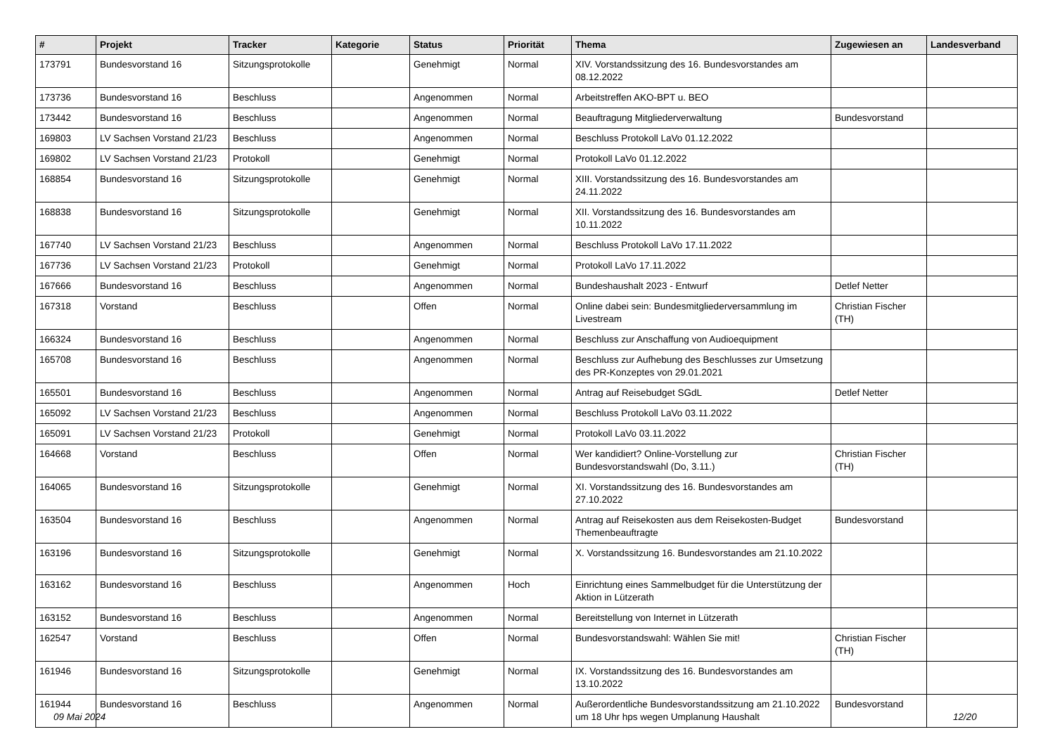| # | Projekt | Tracker | Kategorie | Status | Priorität | Thema | Zugewiesen an | Landesverband |
| --- | --- | --- | --- | --- | --- | --- | --- | --- |
| 173791 | Bundesvorstand 16 | Sitzungsprotokolle | | Genehmigt | Normal | XIV. Vorstandssitzung des 16. Bundesvorstandes am 08.12.2022 | | |
| 173736 | Bundesvorstand 16 | Beschluss | | Angenommen | Normal | Arbeitstreffen AKO-BPT u. BEO | | |
| 173442 | Bundesvorstand 16 | Beschluss | | Angenommen | Normal | Beauftragung Mitgliederverwaltung | Bundesvorstand | |
| 169803 | LV Sachsen Vorstand 21/23 | Beschluss | | Angenommen | Normal | Beschluss Protokoll LaVo 01.12.2022 | | |
| 169802 | LV Sachsen Vorstand 21/23 | Protokoll | | Genehmigt | Normal | Protokoll LaVo 01.12.2022 | | |
| 168854 | Bundesvorstand 16 | Sitzungsprotokolle | | Genehmigt | Normal | XIII. Vorstandssitzung des 16. Bundesvorstandes am 24.11.2022 | | |
| 168838 | Bundesvorstand 16 | Sitzungsprotokolle | | Genehmigt | Normal | XII. Vorstandssitzung des 16. Bundesvorstandes am 10.11.2022 | | |
| 167740 | LV Sachsen Vorstand 21/23 | Beschluss | | Angenommen | Normal | Beschluss Protokoll LaVo 17.11.2022 | | |
| 167736 | LV Sachsen Vorstand 21/23 | Protokoll | | Genehmigt | Normal | Protokoll LaVo 17.11.2022 | | |
| 167666 | Bundesvorstand 16 | Beschluss | | Angenommen | Normal | Bundeshaushalt 2023 - Entwurf | Detlef Netter | |
| 167318 | Vorstand | Beschluss | | Offen | Normal | Online dabei sein: Bundesmitgliederversammlung im Livestream | Christian Fischer (TH) | |
| 166324 | Bundesvorstand 16 | Beschluss | | Angenommen | Normal | Beschluss zur Anschaffung von Audioequipment | | |
| 165708 | Bundesvorstand 16 | Beschluss | | Angenommen | Normal | Beschluss zur Aufhebung des Beschlusses zur Umsetzung des PR-Konzeptes von 29.01.2021 | | |
| 165501 | Bundesvorstand 16 | Beschluss | | Angenommen | Normal | Antrag auf Reisebudget SGdL | Detlef Netter | |
| 165092 | LV Sachsen Vorstand 21/23 | Beschluss | | Angenommen | Normal | Beschluss Protokoll LaVo 03.11.2022 | | |
| 165091 | LV Sachsen Vorstand 21/23 | Protokoll | | Genehmigt | Normal | Protokoll LaVo 03.11.2022 | | |
| 164668 | Vorstand | Beschluss | | Offen | Normal | Wer kandidiert? Online-Vorstellung zur Bundesvorstandswahl (Do, 3.11.) | Christian Fischer (TH) | |
| 164065 | Bundesvorstand 16 | Sitzungsprotokolle | | Genehmigt | Normal | XI. Vorstandssitzung des 16. Bundesvorstandes am 27.10.2022 | | |
| 163504 | Bundesvorstand 16 | Beschluss | | Angenommen | Normal | Antrag auf Reisekosten aus dem Reisekosten-Budget Themenbeauftragte | Bundesvorstand | |
| 163196 | Bundesvorstand 16 | Sitzungsprotokolle | | Genehmigt | Normal | X. Vorstandssitzung 16. Bundesvorstandes am 21.10.2022 | | |
| 163162 | Bundesvorstand 16 | Beschluss | | Angenommen | Hoch | Einrichtung eines Sammelbudget für die Unterstützung der Aktion in Lützerath | | |
| 163152 | Bundesvorstand 16 | Beschluss | | Angenommen | Normal | Bereitstellung von Internet in Lützerath | | |
| 162547 | Vorstand | Beschluss | | Offen | Normal | Bundesvorstandswahl: Wählen Sie mit! | Christian Fischer (TH) | |
| 161946 | Bundesvorstand 16 | Sitzungsprotokolle | | Genehmigt | Normal | IX. Vorstandssitzung des 16. Bundesvorstandes am 13.10.2022 | | |
| 161944 | Bundesvorstand 16 | Beschluss | | Angenommen | Normal | Außerordentliche Bundesvorstandssitzung am 21.10.2022 um 18 Uhr hps wegen Umplanung Haushalt | Bundesvorstand | |
09 Mai 2024 12/20